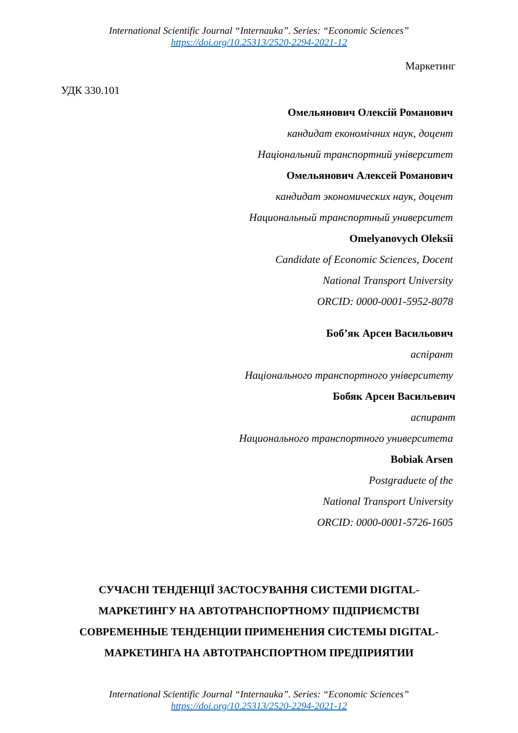International Scientific Journal “Internauka”. Series: “Economic Sciences”
https://doi.org/10.25313/2520-2294-2021-12
Маркетинг
УДК 330.101
Омельянович Олексій Романович
кандидат економічних наук, доцент
Національний транспортний університет
Омельянович Алексей Романович
кандидат экономических наук, доцент
Национальный транспортный университет
Omelyanovych Oleksii
Candidate of Economic Sciences, Docent
National Transport University
ORCID: 0000-0001-5952-8078
Боб’як Арсен Васильович
аспірант
Національного транспортного університету
Бобяк Арсен Васильевич
аспирант
Национального транспортного университета
Bobiak Arsen
Postgraduete of the
National Transport University
ORCID: 0000-0001-5726-1605
СУЧАСНІ ТЕНДЕНЦІЇ ЗАСТОСУВАННЯ СИСТЕМИ DIGITAL-МАРКЕТИНГУ НА АВТОТРАНСПОРТНОМУ ПІДПРИЄМСТВІ СОВРЕМЕННЫЕ ТЕНДЕНЦИИ ПРИМЕНЕНИЯ СИСТЕМЫ DIGITAL-МАРКЕТИНГА НА АВТОТРАНСПОРТНОМ ПРЕДПРИЯТИИ
International Scientific Journal “Internauka”. Series: “Economic Sciences”
https://doi.org/10.25313/2520-2294-2021-12